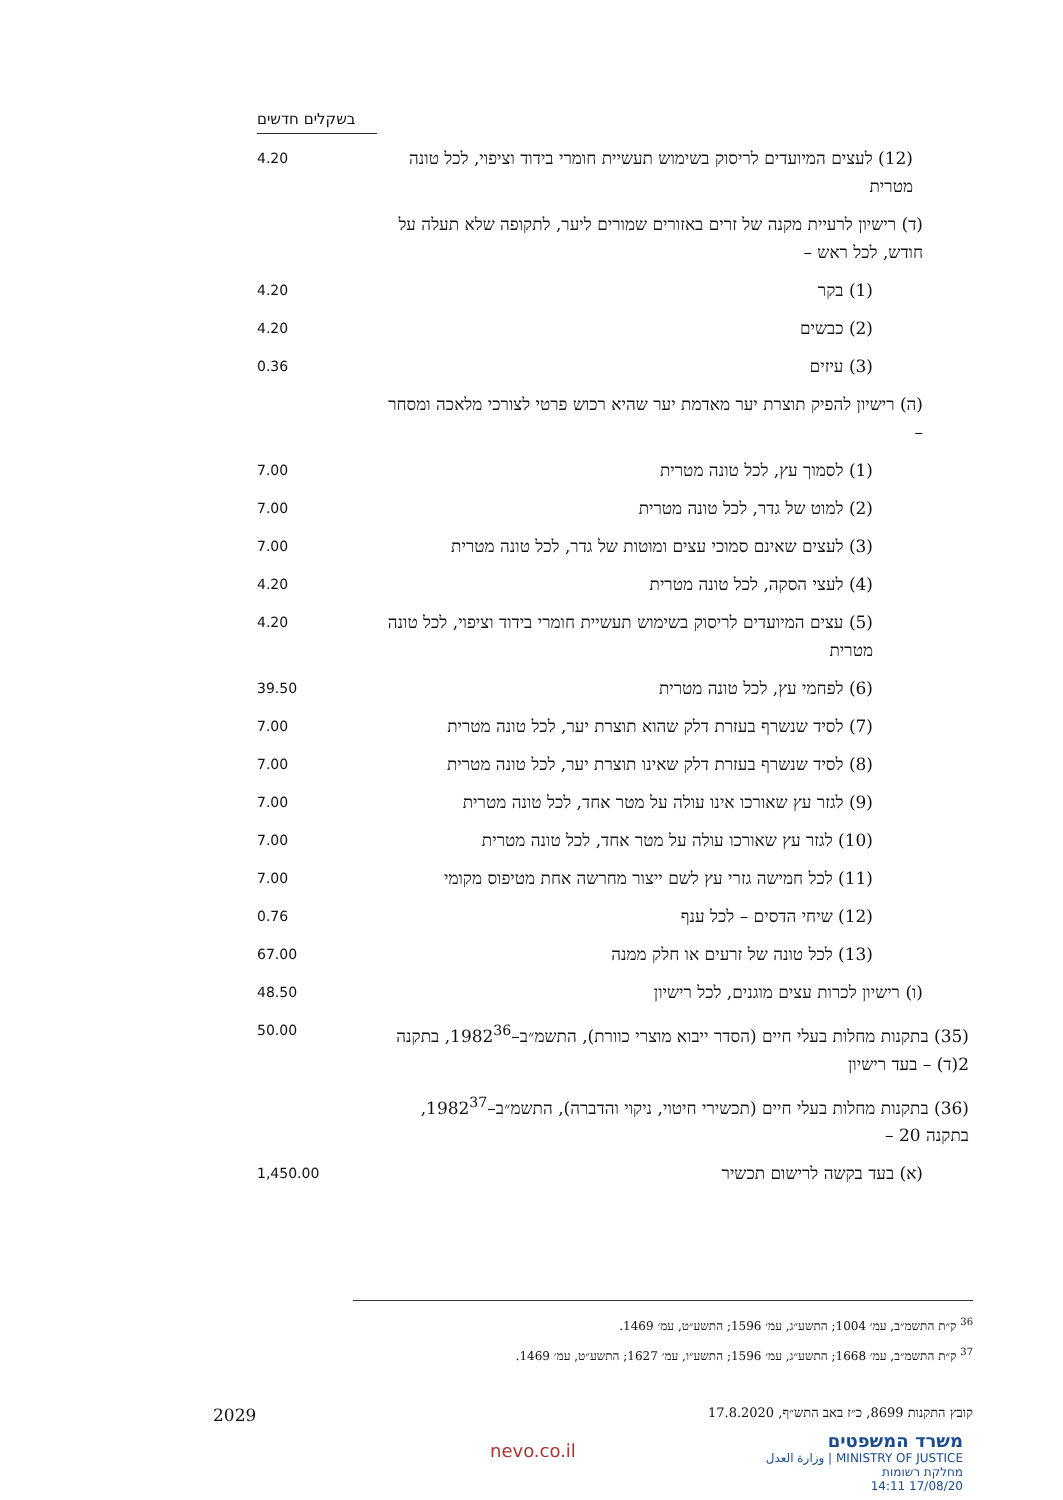| | בשקלים חדשים |
| (12) לעצים המיועדים לריסוק בשימוש תעשיית חומרי בידוד וציפוי, לכל טונה מטרית | 4.20 |
| (ד) רישיון לרעיית מקנה של זרים באזורים שמורים ליער, לתקופה שלא תעלה על חודש, לכל ראש – | |
| (1) בקר | 4.20 |
| (2) כבשים | 4.20 |
| (3) עיזים | 0.36 |
| (ה) רישיון להפיק תוצרת יער מאדמת יער שהיא רכוש פרטי לצורכי מלאכה ומסחר – | |
| (1) לסמוך עץ, לכל טונה מטרית | 7.00 |
| (2) למוט של גדר, לכל טונה מטרית | 7.00 |
| (3) לעצים שאינם סמוכי עצים ומוטות של גדר, לכל טונה מטרית | 7.00 |
| (4) לעצי הסקה, לכל טונה מטרית | 4.20 |
| (5) עצים המיועדים לריסוק בשימוש תעשיית חומרי בידוד וציפוי, לכל טונה מטרית | 4.20 |
| (6) לפחמי עץ, לכל טונה מטרית | 39.50 |
| (7) לסיד שנשרף בעזרת דלק שהוא תוצרת יער, לכל טונה מטרית | 7.00 |
| (8) לסיד שנשרף בעזרת דלק שאינו תוצרת יער, לכל טונה מטרית | 7.00 |
| (9) לגזר עץ שאורכו אינו עולה על מטר אחד, לכל טונה מטרית | 7.00 |
| (10) לגזר עץ שאורכו עולה על מטר אחד, לכל טונה מטרית | 7.00 |
| (11) לכל חמישה גזרי עץ לשם ייצור מחרשה אחת מטיפוס מקומי | 7.00 |
| (12) שיחי הדסים – לכל ענף | 0.76 |
| (13) לכל טונה של זרעים או חלק ממנה | 67.00 |
| (ו) רישיון לכרות עצים מוגנים, לכל רישיון | 48.50 |
| (35) בתקנות מחלות בעלי חיים (הסדר ייבוא מוצרי כוורת), התשמ״ב–1982<sup>36</sup>, בתקנה 2(ד) – בעד רישיון | 50.00 |
| (36) בתקנות מחלות בעלי חיים (תכשירי חיטוי, ניקוי והדברה), התשמ״ב–1982<sup>37</sup>, בתקנה 20 – | |
| (א) בעד בקשה לרישום תכשיר | 1,450.00 |
<sup>36</sup> ק״ת התשמ״ב, עמ׳ 1004; התשע״ג, עמ׳ 1596; התשע״ט, עמ׳ 1469.
<sup>37</sup> ק״ת התשמ״ב, עמ׳ 1668; התשע״ג, עמ׳ 1596; התשע״ו, עמ׳ 1627; התשע״ט, עמ׳ 1469.
קובץ התקנות 8699, כ״ז באב התש״ף, 17.8.2020 2029
משרד המשפטים
MINISTRY OF JUSTICE | وزارة العدل
מחלקת רשומות
17/08/20 14:11
nevo.co.il